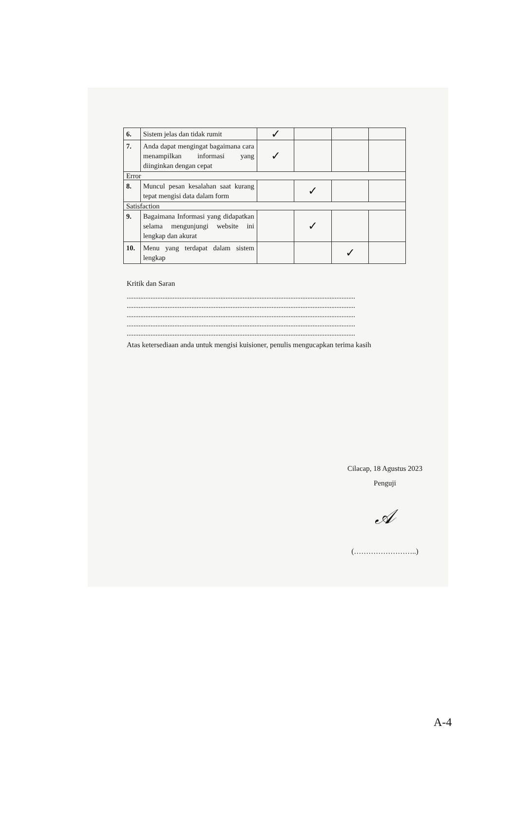| 6. | Sistem jelas dan tidak rumit | ✓ | | | |
| 7. | Anda dapat mengingat bagaimana cara menampilkan informasi yang diinginkan dengan cepat | ✓ | | | |
| Error | | | | | |
| 8. | Muncul pesan kesalahan saat kurang tepat mengisi data dalam form | | ✓ | | |
| Satisfaction | | | | | |
| 9. | Bagaimana Informasi yang didapatkan selama mengunjungi website ini lengkap dan akurat | | ✓ | | |
| 10. | Menu yang terdapat dalam sistem lengkap | | | ✓ | |
Kritik dan Saran
......................................................................................................................................
......................................................................................................................................
......................................................................................................................................
......................................................................................................................................
......................................................................................................................................
Atas ketersediaan anda untuk mengisi kuisioner, penulis mengucapkan terima kasih
Cilacap, 18 Agustus 2023
Penguji
𝒜
(……………………..)
A-4